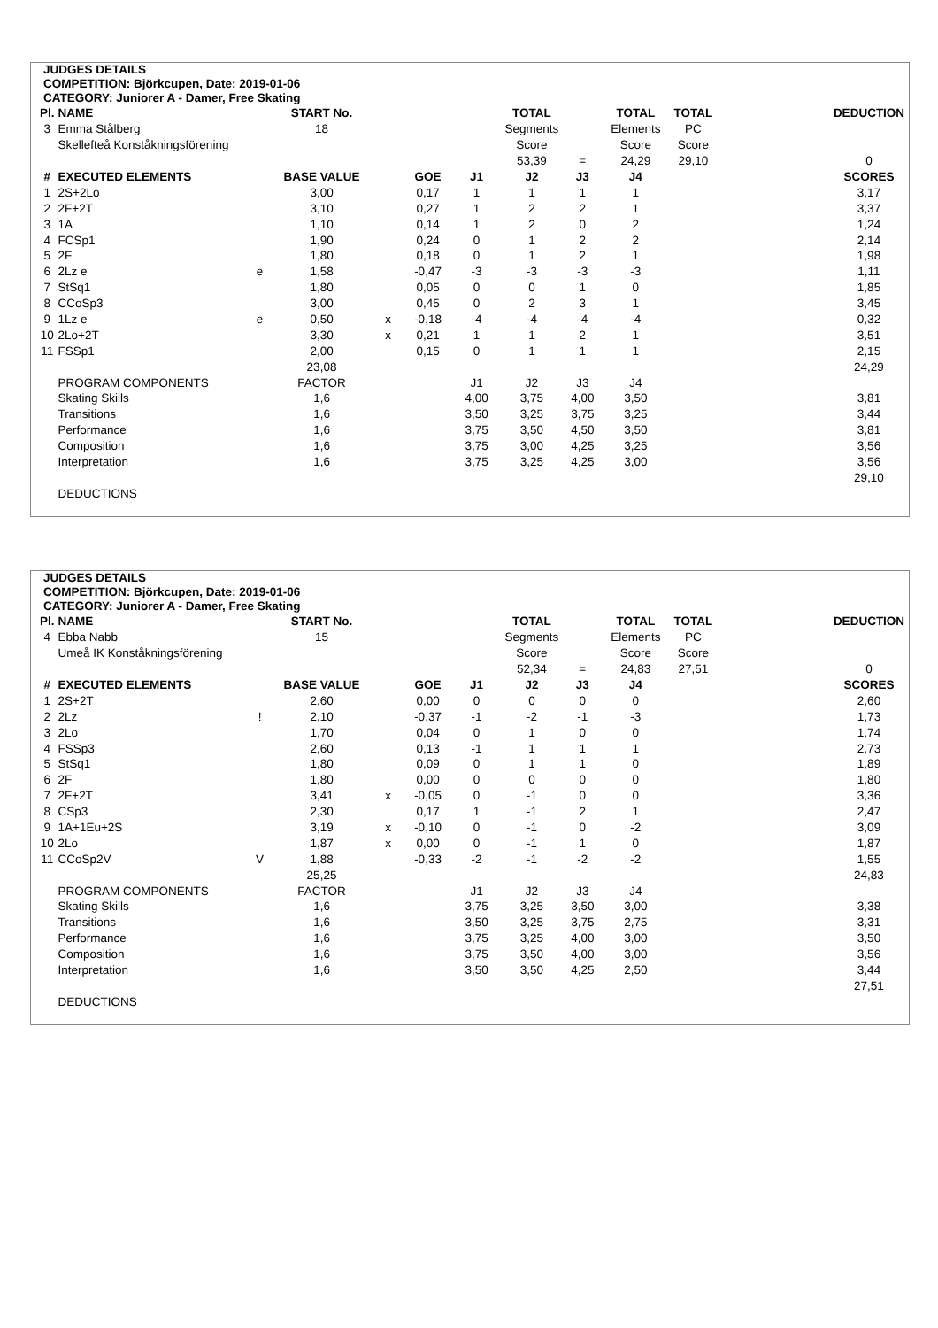JUDGES DETAILS
COMPETITION: Björkcupen, Date: 2019-01-06
CATEGORY: Juniorer A - Damer, Free Skating
| Pl. | NAME | | START No. | | | | TOTAL | | TOTAL | TOTAL | | DEDUCTION |
| --- | --- | --- | --- | --- | --- | --- | --- | --- | --- | --- | --- | --- |
| 3 | Emma Stålberg | | 18 | | | | Segments | | Elements | PC | | |
| | Skellefteå Konståkningsförening | | | | | | Score | | Score | Score | | |
| | | | | | | | 53,39 | = | 24,29 | 29,10 | | 0 |
| # | EXECUTED ELEMENTS | | BASE VALUE | | GOE | J1 | J2 | J3 | J4 | | | SCORES |
| 1 | 2S+2Lo | | 3,00 | | 0,17 | 1 | 1 | 1 | 1 | | | 3,17 |
| 2 | 2F+2T | | 3,10 | | 0,27 | 1 | 2 | 2 | 1 | | | 3,37 |
| 3 | 1A | | 1,10 | | 0,14 | 1 | 2 | 0 | 2 | | | 1,24 |
| 4 | FCSp1 | | 1,90 | | 0,24 | 0 | 1 | 2 | 2 | | | 2,14 |
| 5 | 2F | | 1,80 | | 0,18 | 0 | 1 | 2 | 1 | | | 1,98 |
| 6 | 2Lz e | e | 1,58 | | -0,47 | -3 | -3 | -3 | -3 | | | 1,11 |
| 7 | StSq1 | | 1,80 | | 0,05 | 0 | 0 | 1 | 0 | | | 1,85 |
| 8 | CCoSp3 | | 3,00 | | 0,45 | 0 | 2 | 3 | 1 | | | 3,45 |
| 9 | 1Lz e | e | 0,50 | x | -0,18 | -4 | -4 | -4 | -4 | | | 0,32 |
| 10 | 2Lo+2T | | 3,30 | x | 0,21 | 1 | 1 | 2 | 1 | | | 3,51 |
| 11 | FSSp1 | | 2,00 | | 0,15 | 0 | 1 | 1 | 1 | | | 2,15 |
| | | | 23,08 | | | | | | | | | 24,29 |
| | PROGRAM COMPONENTS | | FACTOR | | | J1 | J2 | J3 | J4 | | | |
| | Skating Skills | | 1,6 | | | 4,00 | 3,75 | 4,00 | 3,50 | | | 3,81 |
| | Transitions | | 1,6 | | | 3,50 | 3,25 | 3,75 | 3,25 | | | 3,44 |
| | Performance | | 1,6 | | | 3,75 | 3,50 | 4,50 | 3,50 | | | 3,81 |
| | Composition | | 1,6 | | | 3,75 | 3,00 | 4,25 | 3,25 | | | 3,56 |
| | Interpretation | | 1,6 | | | 3,75 | 3,25 | 4,25 | 3,00 | | | 3,56 |
| | | | | | | | | | | | | 29,10 |
| | DEDUCTIONS | | | | | | | | | | | |
JUDGES DETAILS
COMPETITION: Björkcupen, Date: 2019-01-06
CATEGORY: Juniorer A - Damer, Free Skating
| Pl. | NAME | | START No. | | | | TOTAL | | TOTAL | TOTAL | | DEDUCTION |
| --- | --- | --- | --- | --- | --- | --- | --- | --- | --- | --- | --- | --- |
| 4 | Ebba Nabb | | 15 | | | | Segments | | Elements | PC | | |
| | Umeå IK Konståkningsförening | | | | | | Score | | Score | Score | | |
| | | | | | | | 52,34 | = | 24,83 | 27,51 | | 0 |
| # | EXECUTED ELEMENTS | | BASE VALUE | | GOE | J1 | J2 | J3 | J4 | | | SCORES |
| 1 | 2S+2T | | 2,60 | | 0,00 | 0 | 0 | 0 | 0 | | | 2,60 |
| 2 | 2Lz | ! | 2,10 | | -0,37 | -1 | -2 | -1 | -3 | | | 1,73 |
| 3 | 2Lo | | 1,70 | | 0,04 | 0 | 1 | 0 | 0 | | | 1,74 |
| 4 | FSSp3 | | 2,60 | | 0,13 | -1 | 1 | 1 | 1 | | | 2,73 |
| 5 | StSq1 | | 1,80 | | 0,09 | 0 | 1 | 1 | 0 | | | 1,89 |
| 6 | 2F | | 1,80 | | 0,00 | 0 | 0 | 0 | 0 | | | 1,80 |
| 7 | 2F+2T | | 3,41 | x | -0,05 | 0 | -1 | 0 | 0 | | | 3,36 |
| 8 | CSp3 | | 2,30 | | 0,17 | 1 | -1 | 2 | 1 | | | 2,47 |
| 9 | 1A+1Eu+2S | | 3,19 | x | -0,10 | 0 | -1 | 0 | -2 | | | 3,09 |
| 10 | 2Lo | | 1,87 | x | 0,00 | 0 | -1 | 1 | 0 | | | 1,87 |
| 11 | CCoSp2V | V | 1,88 | | -0,33 | -2 | -1 | -2 | -2 | | | 1,55 |
| | | | 25,25 | | | | | | | | | 24,83 |
| | PROGRAM COMPONENTS | | FACTOR | | | J1 | J2 | J3 | J4 | | | |
| | Skating Skills | | 1,6 | | | 3,75 | 3,25 | 3,50 | 3,00 | | | 3,38 |
| | Transitions | | 1,6 | | | 3,50 | 3,25 | 3,75 | 2,75 | | | 3,31 |
| | Performance | | 1,6 | | | 3,75 | 3,25 | 4,00 | 3,00 | | | 3,50 |
| | Composition | | 1,6 | | | 3,75 | 3,50 | 4,00 | 3,00 | | | 3,56 |
| | Interpretation | | 1,6 | | | 3,50 | 3,50 | 4,25 | 2,50 | | | 3,44 |
| | | | | | | | | | | | | 27,51 |
| | DEDUCTIONS | | | | | | | | | | | |